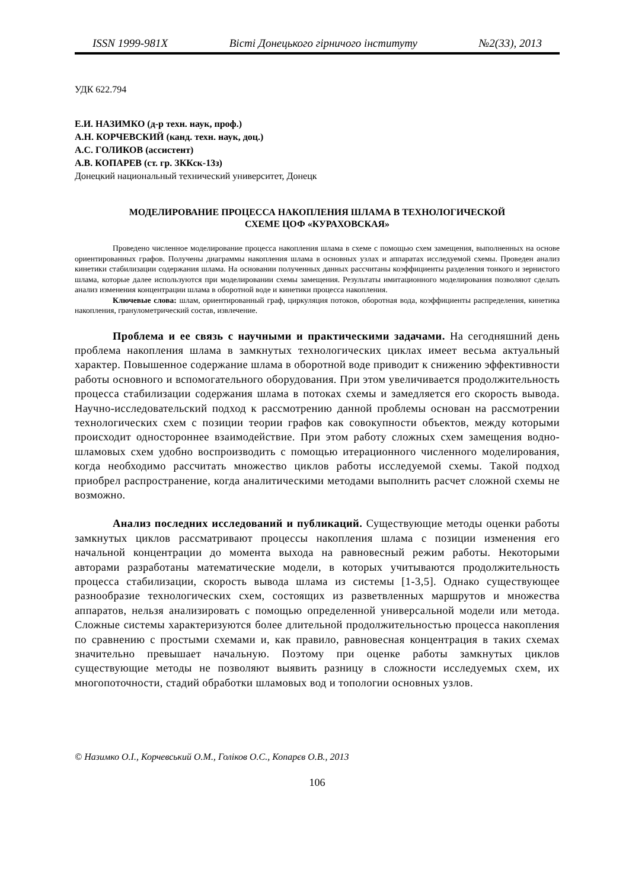ISSN 1999-981X Вісті Донецького гірничого інституту №2(33), 2013
УДК 622.794
Е.И. НАЗИМКО (д-р техн. наук, проф.)
А.Н. КОРЧЕВСКИЙ (канд. техн. наук, доц.)
А.С. ГОЛИКОВ (ассистент)
А.В. КОПАРЕВ (ст. гр. ЗККск-13з)
Донецкий национальный технический университет, Донецк
МОДЕЛИРОВАНИЕ ПРОЦЕССА НАКОПЛЕНИЯ ШЛАМА В ТЕХНОЛОГИЧЕСКОЙ
СХЕМЕ ЦОФ «КУРАХОВСКАЯ»
Проведено численное моделирование процесса накопления шлама в схеме с помощью схем замещения, выполненных на основе ориентированных графов. Получены диаграммы накопления шлама в основных узлах и аппаратах исследуемой схемы. Проведен анализ кинетики стабилизации содержания шлама. На основании полученных данных рассчитаны коэффициенты разделения тонкого и зернистого шлама, которые далее используются при моделировании схемы замещения. Результаты имитационного моделирования позволяют сделать анализ изменения концентрации шлама в оборотной воде и кинетики процесса накопления.
Ключевые слова: шлам, ориентированный граф, циркуляция потоков, оборотная вода, коэффициенты распределения, кинетика накопления, гранулометрический состав, извлечение.
Проблема и ее связь с научными и практическими задачами. На сегодняшний день проблема накопления шлама в замкнутых технологических циклах имеет весьма актуальный характер. Повышенное содержание шлама в оборотной воде приводит к снижению эффективности работы основного и вспомогательного оборудования. При этом увеличивается продолжительность процесса стабилизации содержания шлама в потоках схемы и замедляется его скорость вывода. Научно-исследовательский подход к рассмотрению данной проблемы основан на рассмотрении технологических схем с позиции теории графов как совокупности объектов, между которыми происходит одностороннее взаимодействие. При этом работу сложных схем замещения водно-шламовых схем удобно воспроизводить с помощью итерационного численного моделирования, когда необходимо рассчитать множество циклов работы исследуемой схемы. Такой подход приобрел распространение, когда аналитическими методами выполнить расчет сложной схемы не возможно.
Анализ последних исследований и публикаций. Существующие методы оценки работы замкнутых циклов рассматривают процессы накопления шлама с позиции изменения его начальной концентрации до момента выхода на равновесный режим работы. Некоторыми авторами разработаны математические модели, в которых учитываются продолжительность процесса стабилизации, скорость вывода шлама из системы [1-3,5]. Однако существующее разнообразие технологических схем, состоящих из разветвленных маршрутов и множества аппаратов, нельзя анализировать с помощью определенной универсальной модели или метода. Сложные системы характеризуются более длительной продолжительностью процесса накопления по сравнению с простыми схемами и, как правило, равновесная концентрация в таких схемах значительно превышает начальную. Поэтому при оценке работы замкнутых циклов существующие методы не позволяют выявить разницу в сложности исследуемых схем, их многопоточности, стадий обработки шламовых вод и топологии основных узлов.
© Назимко О.І., Корчевський О.М., Голіков О.С., Копарєв О.В., 2013
106